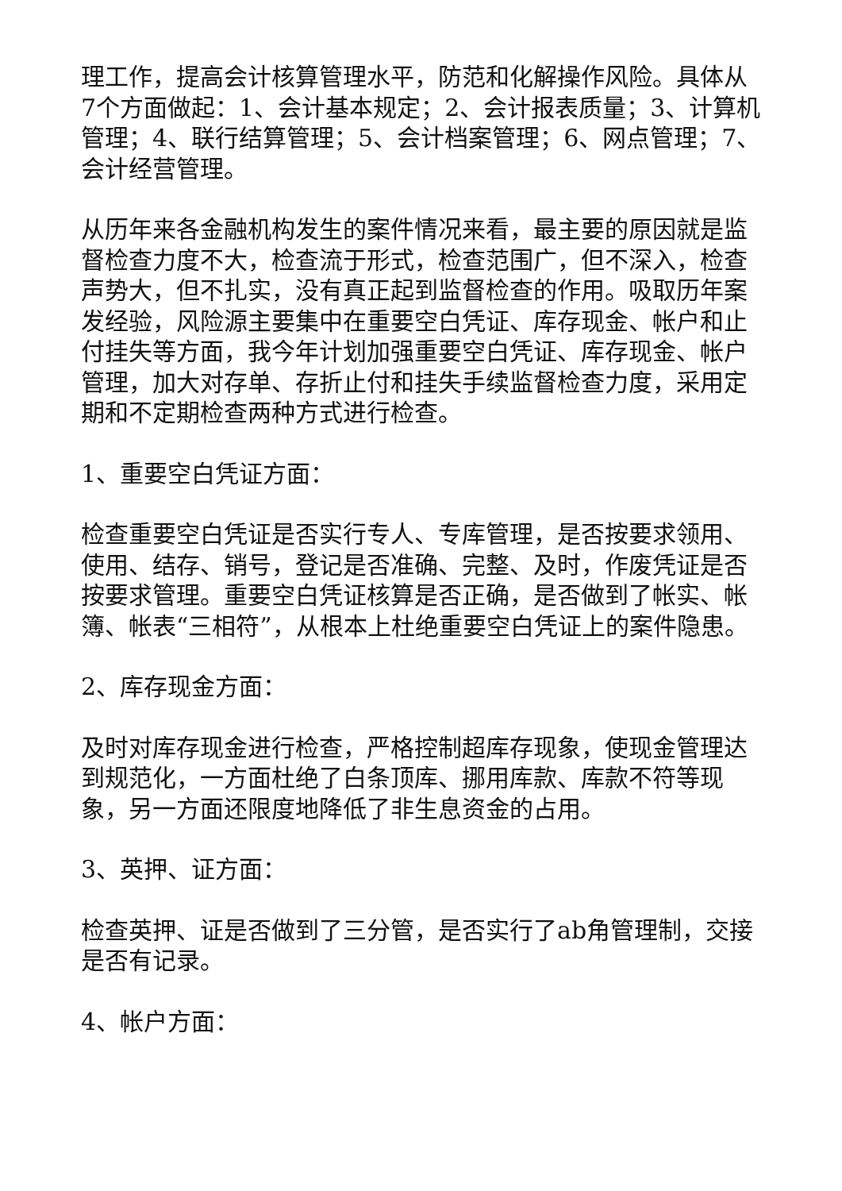理工作，提高会计核算管理水平，防范和化解操作风险。具体从7个方面做起：1、会计基本规定；2、会计报表质量；3、计算机管理；4、联行结算管理；5、会计档案管理；6、网点管理；7、会计经营管理。
从历年来各金融机构发生的案件情况来看，最主要的原因就是监督检查力度不大，检查流于形式，检查范围广，但不深入，检查声势大，但不扎实，没有真正起到监督检查的作用。吸取历年案发经验，风险源主要集中在重要空白凭证、库存现金、帐户和止付挂失等方面，我今年计划加强重要空白凭证、库存现金、帐户管理，加大对存单、存折止付和挂失手续监督检查力度，采用定期和不定期检查两种方式进行检查。
1、重要空白凭证方面：
检查重要空白凭证是否实行专人、专库管理，是否按要求领用、使用、结存、销号，登记是否准确、完整、及时，作废凭证是否按要求管理。重要空白凭证核算是否正确，是否做到了帐实、帐簿、帐表“三相符”，从根本上杜绝重要空白凭证上的案件隐患。
2、库存现金方面：
及时对库存现金进行检查，严格控制超库存现象，使现金管理达到规范化，一方面杜绝了白条顶库、挪用库款、库款不符等现象，另一方面还限度地降低了非生息资金的占用。
3、英押、证方面：
检查英押、证是否做到了三分管，是否实行了ab角管理制，交接是否有记录。
4、帐户方面：